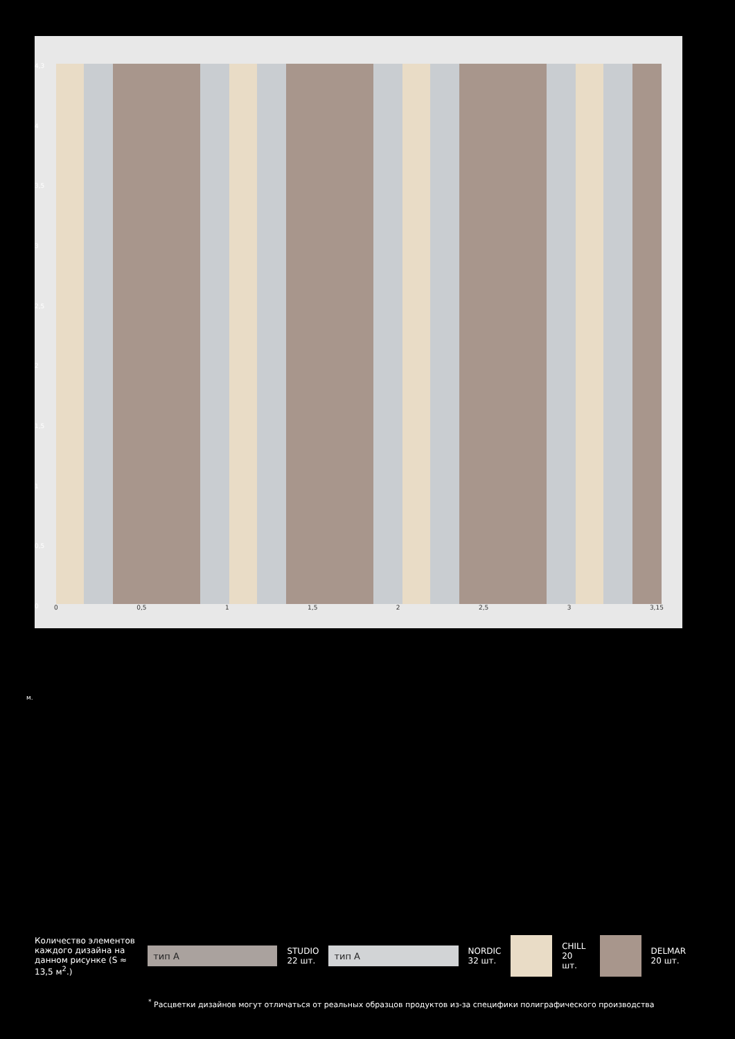4,3
4
3,5
3
2,5
2
1,5
1
0,5
0
0 0,5 1 1,5 2 2,5 3 3,15
м.
Количество элементов каждого дизайна на данном рисунке (S ≈ 13,5 м<sup>2</sup>.)
тип А
STUDIO
22 шт.
тип А
NORDIC
32 шт.
CHILL
20 шт.
DELMAR
20 шт.
<sup>*</sup> Расцветки дизайнов могут отличаться от реальных образцов продуктов из-за специфики полиграфического производства